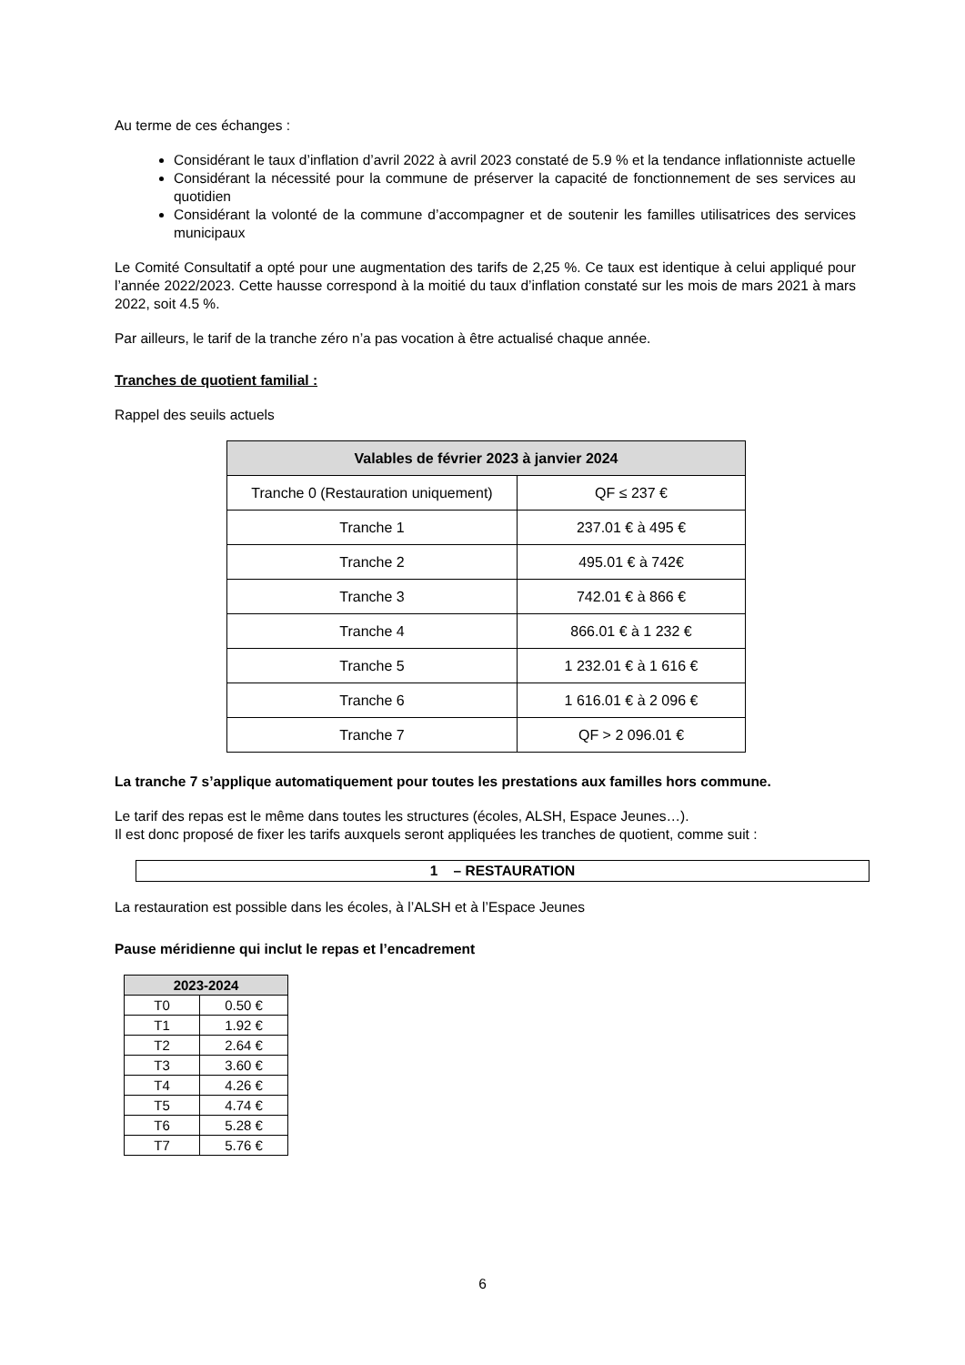Au terme de ces échanges :
Considérant le taux d’inflation d’avril 2022 à avril 2023 constaté de 5.9 % et la tendance inflationniste actuelle
Considérant la nécessité pour la commune de préserver la capacité de fonctionnement de ses services au quotidien
Considérant la volonté de la commune d’accompagner et de soutenir les familles utilisatrices des services municipaux
Le Comité Consultatif a opté pour une augmentation des tarifs de 2,25 %. Ce taux est identique à celui appliqué pour l’année 2022/2023. Cette hausse correspond à la moitié du taux d’inflation constaté sur les mois de mars 2021 à mars 2022, soit 4.5 %.
Par ailleurs, le tarif de la tranche zéro n’a pas vocation à être actualisé chaque année.
Tranches de quotient familial :
Rappel des seuils actuels
| Valables de février 2023 à janvier 2024 | |
| --- | --- |
| Tranche 0 (Restauration uniquement) | QF ≤ 237 € |
| Tranche 1 | 237.01 € à 495 € |
| Tranche 2 | 495.01 € à 742€ |
| Tranche 3 | 742.01 € à 866 € |
| Tranche 4 | 866.01 € à 1 232 € |
| Tranche 5 | 1 232.01 € à 1 616 € |
| Tranche 6 | 1 616.01 € à 2 096 € |
| Tranche 7 | QF > 2 096.01 € |
La tranche 7 s’applique automatiquement pour toutes les prestations aux familles hors commune.
Le tarif des repas est le même dans toutes les structures (écoles, ALSH, Espace Jeunes…).
Il est donc proposé de fixer les tarifs auxquels seront appliquées les tranches de quotient, comme suit :
1 – RESTAURATION
La restauration est possible dans les écoles, à l’ALSH et à l’Espace Jeunes
Pause méridienne qui inclut le repas et l’encadrement
| 2023-2024 | |
| --- | --- |
| T0 | 0.50 € |
| T1 | 1.92 € |
| T2 | 2.64 € |
| T3 | 3.60 € |
| T4 | 4.26 € |
| T5 | 4.74 € |
| T6 | 5.28 € |
| T7 | 5.76 € |
6